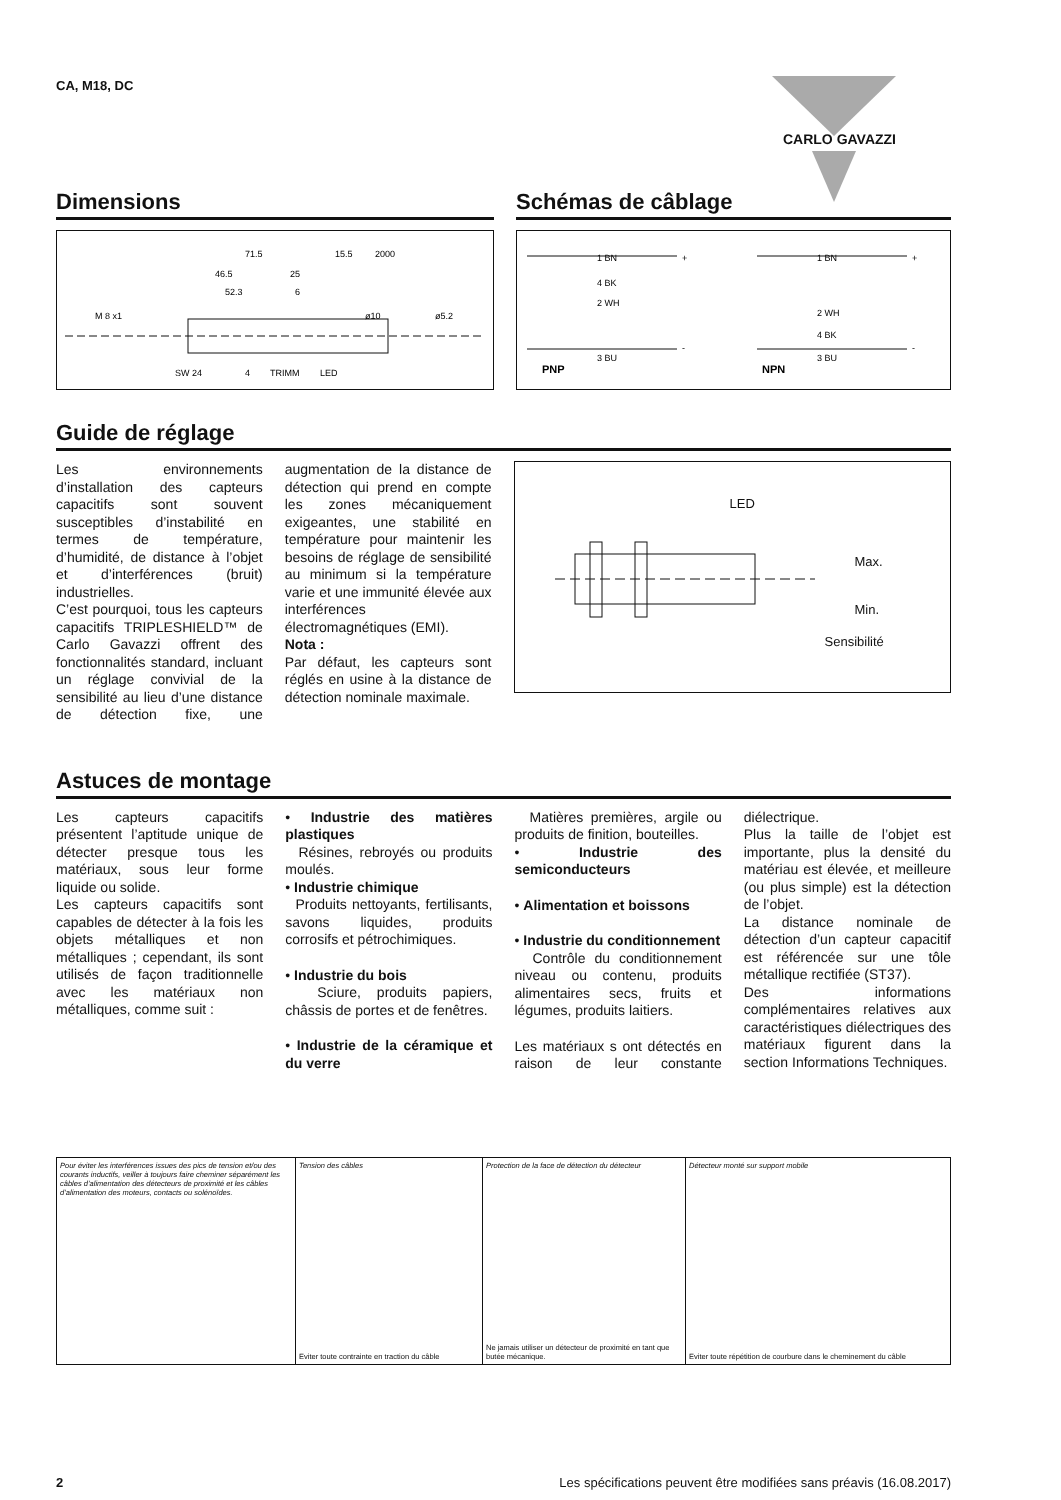CA, M18, DC
Dimensions
71.5
15.5
2000
46.5
25
52.3
6
SW 24
4
TRIMM
LED
M 8 x1
ø10
ø5.2
Schémas de câblage
1 BN
4 BK
2 WH
3 BU
PNP
1 BN
2 WH
4 BK
3 BU
NPN
+
-
+
-
Guide de réglage
Les environnements d’installation des capteurs capacitifs sont souvent susceptibles d’instabilité en termes de température, d’humidité, de distance à l’objet et d’interférences (bruit) industrielles.
C’est pourquoi, tous les capteurs capacitifs TRIPLESHIELD™ de Carlo Gavazzi offrent des fonctionnalités standard, incluant un réglage convivial de la sensibilité au lieu d’une distance de détection fixe, une augmentation de la distance de détection qui prend en compte les zones mécaniquement exigeantes, une stabilité en température pour maintenir les besoins de réglage de sensibilité au minimum si la température varie et une immunité élevée aux interférences électromagnétiques (EMI).
Nota :
Par défaut, les capteurs sont réglés en usine à la distance de détection nominale maximale.
LED
Max.
Min.
Sensibilité
Astuces de montage
Les capteurs capacitifs présentent l’aptitude unique de détecter presque tous les matériaux, sous leur forme liquide ou solide.
Les capteurs capacitifs sont capables de détecter à la fois les objets métalliques et non métalliques ; cependant, ils sont utilisés de façon traditionnelle avec les matériaux non métalliques, comme suit :
• Industrie des matières plastiques
Résines, rebroyés ou produits moulés.
• Industrie chimique
Produits nettoyants, fertilisants, savons liquides, produits corrosifs et pétrochimiques.
• Industrie du bois
Sciure, produits papiers, châssis de portes et de fenêtres.
• Industrie de la céramique et du verre
Matières premières, argile ou produits de finition, bouteilles.
• Industrie des semiconducteurs
• Alimentation et boissons
• Industrie du conditionnement
Contrôle du conditionnement niveau ou contenu, produits alimentaires secs, fruits et légumes, produits laitiers.
Les matériaux s ont détectés en raison de leur constante diélectrique.
Plus la taille de l’objet est importante, plus la densité du matériau est élevée, et meilleure (ou plus simple) est la détection de l’objet.
La distance nominale de détection d’un capteur capacitif est référencée sur une tôle métallique rectifiée (ST37).
Des informations complémentaires relatives aux caractéristiques diélectriques des matériaux figurent dans la section Informations Techniques.
Pour éviter les interférences issues des pics de tension et/ou des courants inductifs, veiller à toujours faire cheminer séparément les câbles d’alimentation des détecteurs de proximité et les câbles d’alimentation des moteurs, contacts ou solénoïdes.
Tension des câbles
Eviter toute contrainte en traction du câble
Protection de la face de détection du détecteur
Ne jamais utiliser un détecteur de proximité en tant que butée mécanique.
Détecteur monté sur support mobile
Eviter toute répétition de courbure dans le cheminement du câble
CARLO GAVAZZI
2 Les spécifications peuvent être modifiées sans préavis (16.08.2017)